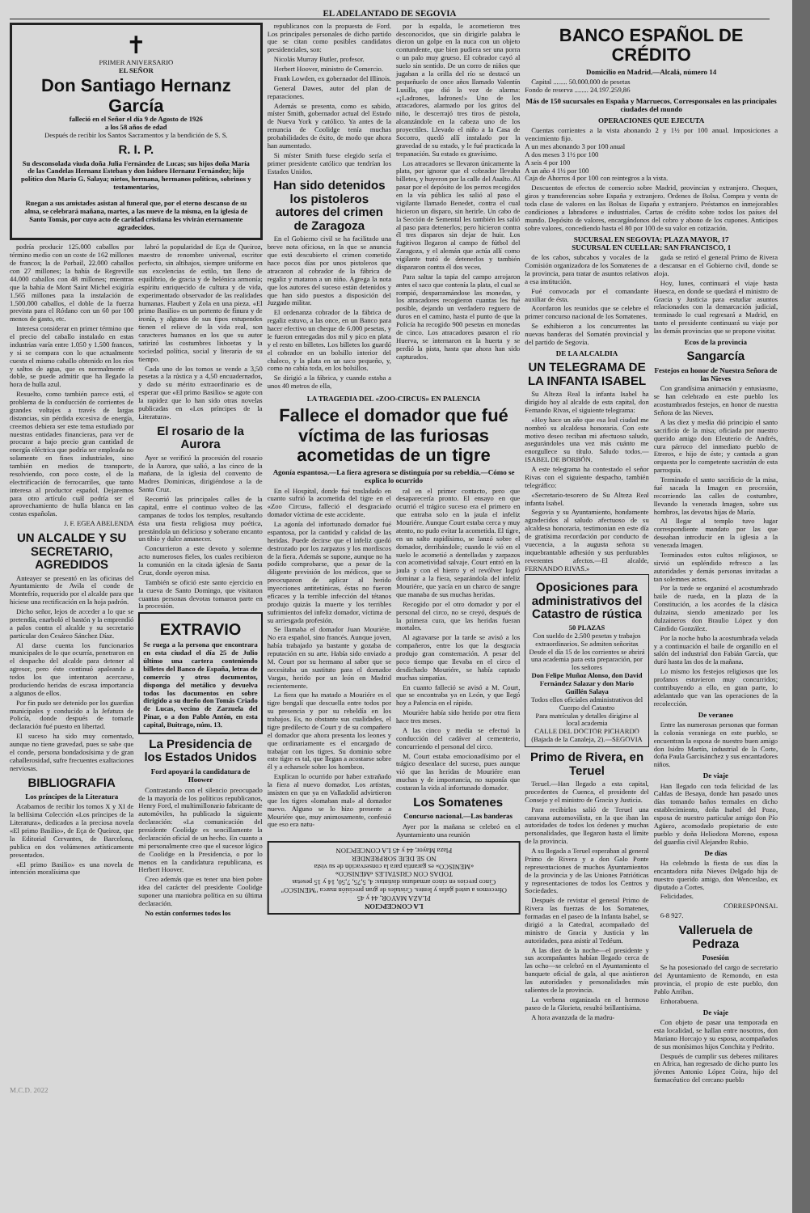EL ADELANTADO DE SEGOVIA
✝
PRIMER ANIVERSARIO
EL SEÑOR
Don Santiago Hernanz García
falleció en el Señor el día 9 de Agosto de 1926
a los 58 años de edad
Después de recibir los Santos Sacramentos y la bendición de S. S.
R. I. P.
Su desconsolada viuda doña Julia Fernández de Lucas; sus hijos doña María de las Candelas Hernanz Esteban y don Isidoro Hernanz Fernández; hijo político don Mario G. Salaya; nietos, hermana, hermanos políticos, sobrinos y testamentarios,
Ruegan a sus amistades asistan al funeral que, por el eterno descanso de su alma, se celebrará mañana, martes, a las nueve de la misma, en la iglesia de Santo Tomás, por cuyo acto de caridad cristiana les vivirán eternamente agradecidos.
podría producir 125.000 caballos por término medio con un coste de 162 millones de francos; la de Porbail, 22.000 caballos con 27 millones; la bahía de Regreville 44.000 caballos con 48 millones; mientras que la bahía de Mont Saint Michel exigiría 1.565 millones para la instalación de 1.500.000 caballos, el doble de la fuerza prevista para el Ródano con un 60 por 100 menos de gasto, etc.
Interesa considerar en primer término que el precio del caballo instalado en estas industrias varía entre 1.050 y 1.500 francos, y si se compara con lo que actualmente cuesta el mismo caballo obtenido en los ríos y saltos de agua, que es normalmente el doble, se puede admitir que ha llegado la hora de hulla azul.
Resuelto, como también parece está, el problema de la conducción de corrientes de grandes voltajes a través de largas distancias, sin pérdida excesiva de energía, creemos debiera ser este tema estudiado por nuestras entidades financieras, para ver de procurar a bajo precio gran cantidad de energía eléctrica que podría ser empleada no solamente en fines industriales, sino también en medios de transporte, resolviendo, con poco coste, el de la electrificación de ferrocarriles, que tanto interesa al productor español. Dejaremos para otro artículo cuál podría ser el aprovechamiento de hulla blanca en las costas españolas.
J. F. EGEA ABELENDA
UN ALCALDE Y SU SECRETARIO, AGREDIDOS
Anteayer se presentó en las oficinas del Ayuntamiento de Avila el conde de Montefrío, requerido por el alcalde para que hiciese una rectificación en la hoja padrón.
Dicho señor, lejos de acceder a lo que se pretendía, enarboló el bastón y la emprendió a palos contra el alcalde y su secretario particular don Cesáreo Sánchez Díaz.
Al darse cuenta los funcionarios municipales de lo que ocurría, penetraron en el despacho del alcalde para detener al agresor, pero éste continuó apaleando a todos los que intentaron acercarse, produciendo heridas de escasa importancia a algunos de ellos.
Por fin pudo ser detenido por los guardias municipales y conducido a la Jefatura de Policía, donde después de tomarle declaración fué puesto en libertad.
El suceso ha sido muy comentado, aunque no tiene gravedad, pues se sabe que el conde, persona bondadosísima y de gran caballerosidad, sufre frecuentes exaltaciones nerviosas.
BIBLIOGRAFIA
Los príncipes de la Literatura
Acabamos de recibir los tomos X y XI de la bellísima Colección «Los príncipes de la Literatura», dedicados a la preciosa novela «El primo Basilio», de Eça de Queiroz, que la Editorial Cervantes, de Barcelona, publica en dos volúmenes artísticamente presentados.
«El primo Basilio» es una novela de intención moralísima que
labró la popularidad de Eça de Queiroz, maestro de renombre universal, escritor perfecto, sin altibajos, siempre uniforme en sus excelencias de estilo, tan lleno de equilibrio, de gracia y de helénica armonía; espíritu enriquecido de cultura y de vida, experimentado observador de las realidades humanas. Flaubert y Zola en una pieza. «El primo Basilio» es un portento de finura y de ironía, y algunos de sus tipos estupendos tienen el relieve de la vida real, son caracteres humanos en los que su autor satirizó las costumbres lisboetas y la sociedad política, social y literaria de su tiempo.
Cada uno de los tomos se vende a 3,50 pesetas a la rústica y a 4,50 encuadernados, y dado su mérito extraordinario es de esperar que «El primo Basilio» se agote con la rapidez que lo han sido otras novelas publicadas en «Los príncipes de la Literatura».
El rosario de la Aurora
Ayer se verificó la procesión del rosario de la Aurora, que salió, a las cinco de la mañana, de la iglesia del convento de Madres Dominicas, dirigiéndose a la de Santa Cruz.
Recorrió las principales calles de la capital, entre el continuo volteo de las campanas de todos los templos, resultando ésta una fiesta religiosa muy poética, prestándola un delicioso y soberano encanto un tibio y dulce amanecer.
Concurrieron a este devoto y solemne acto numerosos fieles, los cuales recibieron la comunión en la citada iglesia de Santa Cruz, donde oyeron misa.
También se ofició este santo ejercicio en la cueva de Santo Domingo, que visitaron cuantas personas devotas tomaron parte en la procesión.
EXTRAVIO
Se ruega a la persona que encontrara en esta ciudad el día 25 de Julio último una cartera conteniendo billetes del Banco de España, letras de comercio y otros documentos, disponga del metálico y devuelva todos los documentos en sobre dirigido a su dueño don Tomás Criado de Lucas, vecino de Zarzuela del Pinar, o a don Pablo Antón, en esta capital, Buitrago, núm. 13.
La Presidencia de los Estados Unidos
Ford apoyará la candidatura de Hoower
Contrastando con el silencio preocupado de la mayoría de los políticos republicanos, Henry Ford, el multimillonario fabricante de automóviles, ha publicado la siguiente declaración: «La comunicación del presidente Coolidge es sencillamente la declaración oficial de un hecho. En cuanto a mi personalmente creo que el sucesor lógico de Coolidge en la Presidencia, o por lo menos en la candidatura republicana, es Herbert Hoover.
Creo además que es tener una bien pobre idea del carácter del presidente Coolidge suponer una maniobra política en su última declaración.
No están conformes todos los
republicanos con la propuesta de Ford. Los principales personales de dicho partido que se citan como posibles candidatos presidenciales, son:
Nicolás Murray Butler, profesor.
Herbert Hoover, ministro de Comercio.
Frank Lowden, ex gobernador del Illinois.
General Dawes, autor del plan de reparaciones.
Además se presenta, como es sabido, míster Smith, gobernador actual del Estado de Nueva York y católico. Ya antes de la renuncia de Coolidge tenía muchas probabilidades de éxito, de modo que ahora han aumentado.
Si míster Smith fuese elegido sería el primer presidente católico que tendrían los Estados Unidos.
Han sido detenidos los pistoleros autores del crimen de Zaragoza
En el Gobierno civil se ha facilitado una breve nota oficiosa, en la que se anuncia que está descubierto el crimen cometido hace pocos días por unos pistoleros que atracaron al cobrador de la fábrica de regaliz y mataron a un niño. Agrega la nota que los autores del suceso están detenidos y que han sido puestos a disposición del Juzgado militar.
El ordenanza cobrador de la fábrica de regaliz estuvo, a las once, en un Banco para hacer efectivo un cheque de 6.000 pesetas, y le fueron entregadas dos mil y pico en plata y el resto en billetes. Los billetes los guardó el cobrador en un bolsillo interior del chaleco, y la plata en un saco pequeño, y, como no cabía toda, en los bolsillos.
Se dirigió a la fábrica, y cuando estaba a unos 40 metros de ella,
por la espalda, le acometieron tres desconocidos, que sin dirigirle palabra le dieron un golpe en la nuca con un objeto contundente, que bien pudiera ser una porra o un palo muy grueso. El cobrador cayó al suelo sin sentido. De un corro de niños que jugaban a la orilla del río se destacó un pequeñuelo de once años llamado Valentín Lusilla, que dió la voz de alarma: «¡Ladrones, ladrones!» Uno de los atracadores, alarmado por los gritos del niño, le descerrajó tres tiros de pistola, alcanzándole en la cabeza uno de los proyectiles. Llevado el niño a la Casa de Socorro, quedó allí instalado por la gravedad de su estado, y le fué practicada la trepanación. Su estado es gravísimo.
Los atracadores se llevaron únicamente la plata, por ignorar que el cobrador llevaba billetes, y huyeron por la calle del Asalto. Al pasar por el depósito de los perros recogidos en la vía pública les salió al paso el vigilante llamado Benedet, contra el cual hicieron un disparo, sin herirle. Un cabo de la Sección de Semental les también les salió al paso para detenerlos; pero hicieron contra él tres disparos sin dejar de huir. Los fugitivos llegaron al campo de fútbol del Zaragoza, y el alemán que actúa allí como vigilante trató de detenerlos y también dispararon contra él dos veces.
Para saltar la tapia del campo arrojaron antes el saco que contenía la plata, el cual se rompió, desparramándose las monedas, y los atracadores recogieron cuantas les fué posible, dejando un verdadero reguero de duros en el camino, hasta el punto de que la Policía ha recogido 900 pesetas en monedas de cinco. Los atracadores pasaron el río Huerva, se internaron en la huerta y se perdió la pista, hasta que ahora han sido capturados.
LA TRAGEDIA DEL «ZOO-CIRCUS» EN PALENCIA
Fallece el domador que fué víctima de las furiosas acometidas de un tigre
Agonía espantosa.—La fiera agresora se distinguía por su rebeldía.—Cómo se explica lo ocurrido
En el Hospital, donde fué trasladado en cuanto sufrió la acometida del tigre en el «Zoo Circus», falleció el desgraciado domador víctima de este accidente.
La agonía del infortunado domador fué espantosa, por la cantidad y calidad de las heridas. Puede decirse que el infeliz quedó destrozado por los zarpazos y los mordiscos de la fiera. Además se supone, aunque no ha podido comprobarse, que a pesar de la diligente previsión de los médicos, que se preocuparon de aplicar al herido inyecciones antitetánicas, éstas no fueron eficaces y la terrible infección del tétanos produjo quizás la muerte y los terribles sufrimientos del infeliz domador, víctima de su arriesgada profesión.
Se llamaba el domador Juan Mouriére. No era español, sino francés. Aunque joven, había trabajado ya bastante y gozaba de reputación en su arte. Había sido enviado a M. Court por su hermano al saber que se necesitaba un sustituto para el domador Vargas, herido por un león en Madrid recientemente.
La fiera que ha matado a Mouriére es el tigre bengalí que descuella entre todos por su presencia y por su rebeldía en los trabajos. Es, no obstante sus cualidades, el tigre predilecto de Court y de su compañero el domador que ahora presenta los leones y que ordinariamente es el encargado de trabajar con los tigres. Su dominio sobre este tigre es tal, que llegan a acostarse sobre él y a echarsele sobre los hombros.
Explican lo ocurrido por haber extrañado la fiera al nuevo domador. Los artistas, insisten en que ya en Valladolid advirtieron que los tigres «lomaban mal» al domador nuevo. Alguno se lo hizo presente a Mouriére que, muy animosamente, confesió que eso era natu-
ral en el primer contacto, pero que desaparecería pronto. El ensayo en que ocurrió el trágico suceso era el primero en que entraba solo en la jaula el infeliz Mouriére. Aunque Court estaba cerca y muy atento, no pudo evitar la acometida. El tigre, en un salto rapidísimo, se lanzó sobre el domador, derribándole; cuando le vió en el suelo le acometió a dentelladas y zarpazos con acometividad salvaje. Court entró en la jaula y con el hierro y el revólver logró dominar a la fiera, separándola del infeliz Mouriére, que yacía en un charco de sangre que manaba de sus muchas heridas.
Recogido por el otro domador y por el personal del circo, no se creyó, después de la primera cura, que las heridas fueran mortales.
Al agravarse por la tarde se avisó a los compañeros, entre los que la desgracia produjo gran consternación. A pesar del poco tiempo que llevaba en el circo el desdichado Mouriére, se había captado muchas simpatías.
En cuanto falleció se avisó a M. Court, que se encontraba ya en León, y que llegó hoy a Palencia en el rápido.
Mouriére había sido herido por otra fiera hace tres meses.
A las cinco y media se efectuó la conducción del cadáver al cementerio, concurriendo el personal del circo.
M. Court estaba emocionadísimo por el trágico desenlace del suceso, pues aunque vió que las heridas de Mouriére eran muchas y de importancia, no suponía que costaran la vida al infortunado domador.
Los Somatenes
Concurso nacional.—Las banderas
Ayer por la mañana se celebró en el Ayuntamiento una reunión
LA CONCEPCION
PLAZA MAYOR, 44 y 45
Ofrecemos a usted gafas y lentes. Cristales de gran precisión marca "MENISCO"
Cinco precios en cinco armaduras distintas: 4, 5,75, 7,50, 14 y 15 pesetas
TODAS CON CRISTALES «MENISCO»
«MENISCO» es garantía para la conservación de su vista
NO SE DEJE SORPRENDER
Plaza Mayor, 44 y 45 LA CONCEPCION
BANCO ESPAÑOL DE CRÉDITO
Domicilio en Madrid.—Alcalá, número 14
Capital ........ 50.000.000 de pesetas
Fondo de reserva ........ 24.197.259,86
Más de 150 sucursales en España y Marruecos. Corresponsales en las principales ciudades del mundo
OPERACIONES QUE EJECUTA
Cuentas corrientes a la vista abonando 2 y 1½ por 100 anual. Imposiciones a vencimiento fijo.
A un mes abonando 3 por 100 anual
A dos meses 3 1½ por 100
A seis 4 por 100
A un año 4 1½ por 100
Caja de Ahorros 4 por 100 con reintegros a la vista.
Descuentos de efectos de comercio sobre Madrid, provincias y extranjero. Cheques, giros y transferencias sobre España y extranjero. Ordenes de Bolsa. Compra y venta de toda clase de valores en las Bolsas de España y extranjero. Préstamos en inmejorables condiciones a labradores e industriales. Cartas de crédito sobre todos los países del mundo. Depósito de valores, encargándonos del cobro y abono de los cupones. Anticipos sobre valores, concediendo hasta el 80 por 100 de su valor en cotización.
SUCURSAL EN SEGOVIA: PLAZA MAYOR, 17
SUCURSAL EN CUELLAR: SAN FRANCISCO, 1
de los cabos, subcabos y vocales de la Comisión organizadora de los Somatenes de la provincia, para tratar de asuntos relativos a esa institución.
Fué convocada por el comandante auxiliar de ésta.
Acordaron los reunidos que se celebre el primer concurso nacional de los Somatenes.
Se exhibieron a los concurrentes las nuevas banderas del Somatén provincial y del partido de Segovia.
DE LA ALCALDIA
UN TELEGRAMA DE LA INFANTA ISABEL
Su Alteza Real la infanta Isabel ha dirigido hoy al alcalde de esta capital, don Fernando Rivas, el siguiente telegrama:
«Hoy hace un año que esa leal ciudad me nombró su alcaldesa honoraria. Con este motivo deseo reciban mi afectuoso saludo, asegurándoles una vez más cuánto me enorgullece su título. Saludo todos.—ISABEL DE BORBÓN.
A este telegrama ha contestado el señor Rivas con el siguiente despacho, también telegráfico:
«Secretario-tesorero de Su Alteza Real infanta Isabel.
Segovia y su Ayuntamiento, hondamente agradecidos al saludo afectuoso de su alcaldesa honoraria, testimonian en este día de gratísima recordación por conducto de vuecencia, a la augusta señora su inquebrantable adhesión y sus perdurables reverentes afectos.—El alcalde, FERNANDO RIVAS.»
Oposiciones para administrativos del Catastro de rústica
50 PLAZAS
Con sueldo de 2.500 pesetas y trabajos extraordinarios. Se admiten señoritas
Desde el día 15 de los corrientes se abrirá una academia para esta preparación, por los señores
Don Felipe Muñoz Alonso, don David Fernández Salazar y don Mario Guillén Salaya
Todos ellos oficiales administrativos del Cuerpo del Catastro
Para matrículas y detalles dirigirse al local academia
CALLE DEL DOCTOR PICHARDO
(Bajada de la Canaleja, 2).—SEGOVIA
Primo de Rivera, en Teruel
Teruel.—Han llegado a esta capital, procedentes de Cuenca, el presidente del Consejo y el ministro de Gracia y Justicia.
Para recibirlos salió de Teruel una caravana automovilista, en la que iban las autoridades de todos los órdenes y muchas personalidades, que llegaron hasta el límite de la provincia.
A su llegada a Teruel esperaban al general Primo de Rivera y a don Galo Ponte representaciones de muchos Ayuntamientos de la provincia y de las Uniones Patrióticas y representaciones de todos los Centros y Sociedades.
Después de revistar el general Primo de Rivera las fuerzas de los Somatenes, formadas en el paseo de la Infanta Isabel, se dirigió a la Catedral, acompañado del ministro de Gracia y Justicia y las autoridades, para asistir al Tedéum.
A las diez de la noche—el presidente y sus acompañantes habían llegado cerca de las ocho—se celebró en el Ayuntamiento el banquete oficial de gala, al que asistieron las autoridades y personalidades más salientes de la provincia.
La verbena organizada en el hermoso paseo de la Glorieta, resultó brillantísima.
A hora avanzada de la madru-
gada se retiró el general Primo de Rivera a descansar en el Gobierno civil, donde se aloja.
Hoy, lunes, continuará el viaje hasta Huesca, en donde se quedará el ministro de Gracia y Justicia para estudiar asuntos relacionados con la demarcación judicial, terminado lo cual regresará a Madrid, en tanto el presidente continuará su viaje por las demás provincias que se propone visitar.
Ecos de la provincia
Sangarcía
Festejos en honor de Nuestra Señora de las Nieves
Con grandísima animación y entusiasmo, se han celebrado en este pueblo los acostumbrados festejos, en honor de nuestra Señora de las Nieves.
A las diez y media dió principio el santo sacrificio de la misa; oficiada por nuestro querido amigo don Eleuterio de Andrés, cura párroco del inmediato pueblo de Etreros, e hijo de éste; y cantada a gran orquesta por lo competente sacristán de esta parroquia.
Terminado el santo sacrificio de la misa, fué sacada la Imagen en procesión, recorriendo las calles de costumbre, llevando la venerada Imagen, sobre sus hombros, las devotas hijas de María.
Al llegar al templo tuvo lugar correspondiente mandato por las que deseaban introducir en la iglesia a la venerada Imagen.
Terminados estos cultos religiosos, se sirvió un espléndido refresco a las autoridades y demás personas invitadas a tan solemnes actos.
Por la tarde se organizó el acostumbrado baile de rueda, en la plaza de la Constitución, a los acordes de la clásica dulzaina, siendo amenizado por los dulzaineros don Braulio López y don Cándido González.
Por la noche hubo la acostumbrada velada y a continuación el baile de organillo en el salón del industrial don Fabián García, que duró hasta las dos de la mañana.
Lo mismo los festejos religiosos que los profanos estuvieron muy concurridos; contribuyendo a ello, en gran parte, lo adelantado que van las operaciones de la recolección.
De veraneo
Entre las numerosas personas que forman la colonia veraniega en este pueblo, se encuentran la esposa de nuestro buen amigo don Isidro Martín, industrial de la Corte, doña Paula Garcisánchez y sus encantadores niños.
De viaje
Han llegado con toda felicidad de las Caldas de Besaya, donde han pasado unos días tomando baños termales en dicho establecimiento, doña Isabel del Pozo, esposa de nuestro particular amigo don Pío Agüero, acomodado propietario de este pueblo y doña Heliodora Moreno, esposa del guardia civil Alejandro Rubio.
De días
Ha celebrado la fiesta de sus días la encantadora niña Nieves Delgado hija de nuestro querido amigo, don Wenceslao, ex diputado a Cortes.
Felicidades.
CORRESPONSAL
6-8 927.
Valleruela de Pedraza
Posesión
Se ha posesionado del cargo de secretario del Ayuntamiento de Remondo, en esta provincia, el propio de este pueblo, don Pablo Arribas.
Enhorabuena.
De viaje
Con objeto de pasar una temporada en esta localidad, se hallan entre nosotros, don Mariano Horcajo y su esposa, acompañados de sus monísimos hijos Conchita y Pedrito.
Después de cumplir sus deberes militares en Africa, han regresado de dicho punto los jóvenes Antonio López Coira, hijo del farmacéutico del cercano pueblo
M.C.D. 2022